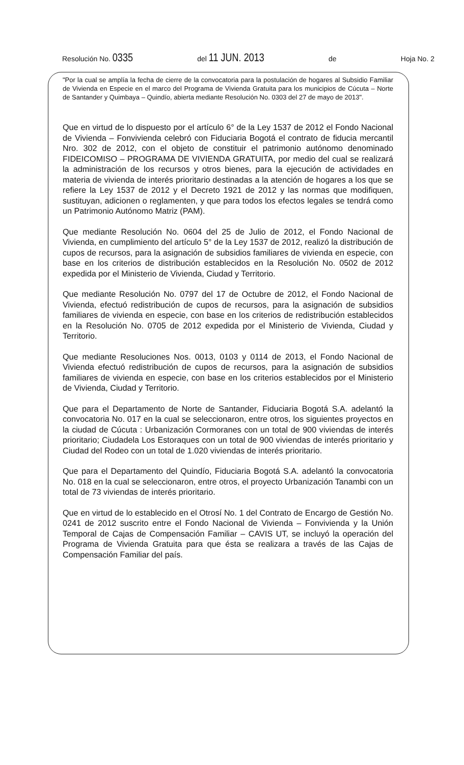Resolución No. 0335 del 11 JUN. 2013 de Hoja No. 2
"Por la cual se amplía la fecha de cierre de la convocatoria para la postulación de hogares al Subsidio Familiar de Vivienda en Especie en el marco del Programa de Vivienda Gratuita para los municipios de Cúcuta – Norte de Santander y Quimbaya – Quindío, abierta mediante Resolución No. 0303 del 27 de mayo de 2013".
Que en virtud de lo dispuesto por el artículo 6° de la Ley 1537 de 2012 el Fondo Nacional de Vivienda – Fonvivienda celebró con Fiduciaria Bogotá el contrato de fiducia mercantil Nro. 302 de 2012, con el objeto de constituir el patrimonio autónomo denominado FIDEICOMISO – PROGRAMA DE VIVIENDA GRATUITA, por medio del cual se realizará la administración de los recursos y otros bienes, para la ejecución de actividades en materia de vivienda de interés prioritario destinadas a la atención de hogares a los que se refiere la Ley 1537 de 2012 y el Decreto 1921 de 2012 y las normas que modifiquen, sustituyan, adicionen o reglamenten, y que para todos los efectos legales se tendrá como un Patrimonio Autónomo Matriz (PAM).
Que mediante Resolución No. 0604 del 25 de Julio de 2012, el Fondo Nacional de Vivienda, en cumplimiento del artículo 5° de la Ley 1537 de 2012, realizó la distribución de cupos de recursos, para la asignación de subsidios familiares de vivienda en especie, con base en los criterios de distribución establecidos en la Resolución No. 0502 de 2012 expedida por el Ministerio de Vivienda, Ciudad y Territorio.
Que mediante Resolución No. 0797 del 17 de Octubre de 2012, el Fondo Nacional de Vivienda, efectuó redistribución de cupos de recursos, para la asignación de subsidios familiares de vivienda en especie, con base en los criterios de redistribución establecidos en la Resolución No. 0705 de 2012 expedida por el Ministerio de Vivienda, Ciudad y Territorio.
Que mediante Resoluciones Nos. 0013, 0103 y 0114 de 2013, el Fondo Nacional de Vivienda efectuó redistribución de cupos de recursos, para la asignación de subsidios familiares de vivienda en especie, con base en los criterios establecidos por el Ministerio de Vivienda, Ciudad y Territorio.
Que para el Departamento de Norte de Santander, Fiduciaria Bogotá S.A. adelantó la convocatoria No. 017 en la cual se seleccionaron, entre otros, los siguientes proyectos en la ciudad de Cúcuta : Urbanización Cormoranes con un total de 900 viviendas de interés prioritario; Ciudadela Los Estoraques con un total de 900 viviendas de interés prioritario y Ciudad del Rodeo con un total de 1.020 viviendas de interés prioritario.
Que para el Departamento del Quindío, Fiduciaria Bogotá S.A. adelantó la convocatoria No. 018 en la cual se seleccionaron, entre otros, el proyecto Urbanización Tanambi con un total de 73 viviendas de interés prioritario.
Que en virtud de lo establecido en el Otrosí No. 1 del Contrato de Encargo de Gestión No. 0241 de 2012 suscrito entre el Fondo Nacional de Vivienda – Fonvivienda y la Unión Temporal de Cajas de Compensación Familiar – CAVIS UT, se incluyó la operación del Programa de Vivienda Gratuita para que ésta se realizara a través de las Cajas de Compensación Familiar del país.